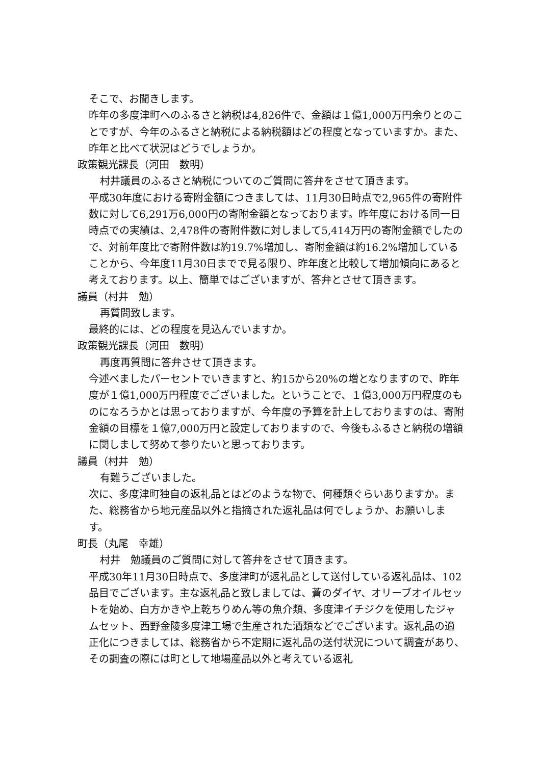そこで、お聞きします。
昨年の多度津町へのふるさと納税は4,826件で、金額は１億1,000万円余りとのことですが、今年のふるさと納税による納税額はどの程度となっていますか。また、昨年と比べて状況はどうでしょうか。
政策観光課長（河田　数明）
村井議員のふるさと納税についてのご質問に答弁をさせて頂きます。
平成30年度における寄附金額につきましては、11月30日時点で2,965件の寄附件数に対して6,291万6,000円の寄附金額となっております。昨年度における同一日時点での実績は、2,478件の寄附件数に対しまして5,414万円の寄附金額でしたので、対前年度比で寄附件数は約19.7%増加し、寄附金額は約16.2%増加していることから、今年度11月30日までで見る限り、昨年度と比較して増加傾向にあると考えております。以上、簡単ではございますが、答弁とさせて頂きます。
議員（村井　勉）
再質問致します。
最終的には、どの程度を見込んでいますか。
政策観光課長（河田　数明）
再度再質問に答弁させて頂きます。
今述べましたパーセントでいきますと、約15から20%の増となりますので、昨年度が１億1,000万円程度でございました。ということで、１億3,000万円程度のものになろうかとは思っておりますが、今年度の予算を計上しておりますのは、寄附金額の目標を１億7,000万円と設定しておりますので、今後もふるさと納税の増額に関しまして努めて参りたいと思っております。
議員（村井　勉）
有難うございました。
次に、多度津町独自の返礼品とはどのような物で、何種類ぐらいありますか。また、総務省から地元産品以外と指摘された返礼品は何でしょうか、お願いします。
町長（丸尾　幸雄）
村井　勉議員のご質問に対して答弁をさせて頂きます。
平成30年11月30日時点で、多度津町が返礼品として送付している返礼品は、102品目でございます。主な返礼品と致しましては、蒼のダイヤ、オリーブオイルセットを始め、白方かきや上乾ちりめん等の魚介類、多度津イチジクを使用したジャムセット、西野金陵多度津工場で生産された酒類などでございます。返礼品の適正化につきましては、総務省から不定期に返礼品の送付状況について調査があり、その調査の際には町として地場産品以外と考えている返礼